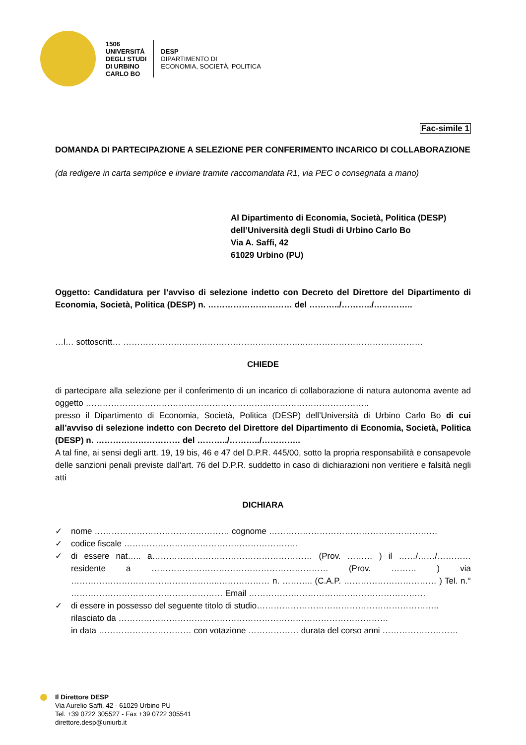1506
UNIVERSITÀ
DEGLI STUDI
DI URBINO
CARLO BO
DESP
DIPARTIMENTO DI
ECONOMIA, SOCIETÀ, POLITICA
Fac-simile 1
DOMANDA DI PARTECIPAZIONE A SELEZIONE PER CONFERIMENTO INCARICO DI COLLABORAZIONE
(da redigere in carta semplice e inviare tramite raccomandata R1, via PEC o consegnata a mano)
Al Dipartimento di Economia, Società, Politica (DESP)
dell’Università degli Studi di Urbino Carlo Bo
Via A. Saffi, 42
61029 Urbino (PU)
Oggetto: Candidatura per l’avviso di selezione indetto con Decreto del Direttore del Dipartimento di Economia, Società, Politica (DESP) n. ………………………… del ………../………../…………..
…l… sottoscritt… ………………………………………………………..……………………………………
CHIEDE
di partecipare alla selezione per il conferimento di un incarico di collaborazione di natura autonoma avente ad oggetto ………………………………………………………………………………………..
presso il Dipartimento di Economia, Società, Politica (DESP) dell’Università di Urbino Carlo Bo di cui all’avviso di selezione indetto con Decreto del Direttore del Dipartimento di Economia, Società, Politica (DESP) n. ………………………… del ………../………../…………..
A tal fine, ai sensi degli artt. 19, 19 bis, 46 e 47 del D.P.R. 445/00, sotto la propria responsabilità e consapevole delle sanzioni penali previste dall’art. 76 del D.P.R. suddetto in caso di dichiarazioni non veritiere e falsità negli atti
DICHIARA
✓ nome ………………………………………… cognome ……………………………………………………
✓ codice fiscale ……………………………………………………..
✓
di essere nat….. a………………………………………………… (Prov. ……… ) il ……/……/………… residente a ……………………………………………………… (Prov. ……… ) via ……………………………………………..……………… n. ……….. (C.A.P. …………………………… ) Tel. n.° ……………………………………………… Email ………………………………………………………
✓
di essere in possesso del seguente titolo di studio………………………………………………………..
rilasciato da ……………………………………………………………………………………
in data …………………………… con votazione ……………… durata del corso anni ………………………
Il Direttore DESP
Via Aurelio Saffi, 42 - 61029 Urbino PU
Tel. +39 0722 305527 - Fax +39 0722 305541
direttore.desp@uniurb.it